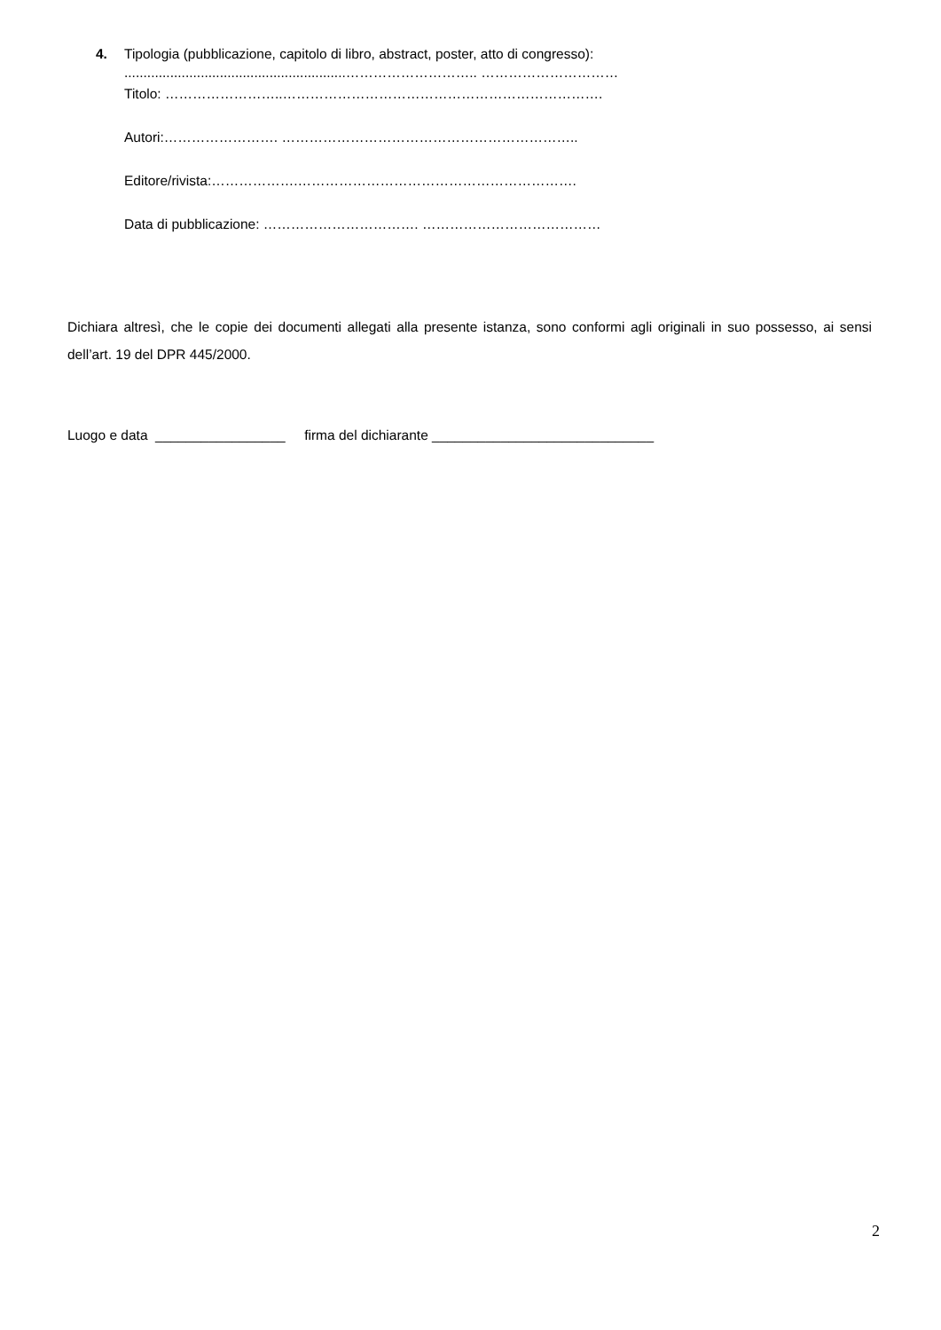4. Tipologia (pubblicazione, capitolo di libro, abstract, poster, atto di congresso):
..........................................................……………………….. …………………………
Titolo: ……………………..…………………………………………………………….
Autori:……………………. ………………………………………………………..
Editore/rivista:……………….…………………………………………………….
Data di pubblicazione: ……………………………. …………………………………
Dichiara altresì, che le copie dei documenti allegati alla presente istanza, sono conformi agli originali in suo possesso, ai sensi dell’art. 19 del DPR 445/2000.
Luogo e data _________________ firma del dichiarante _____________________________
2